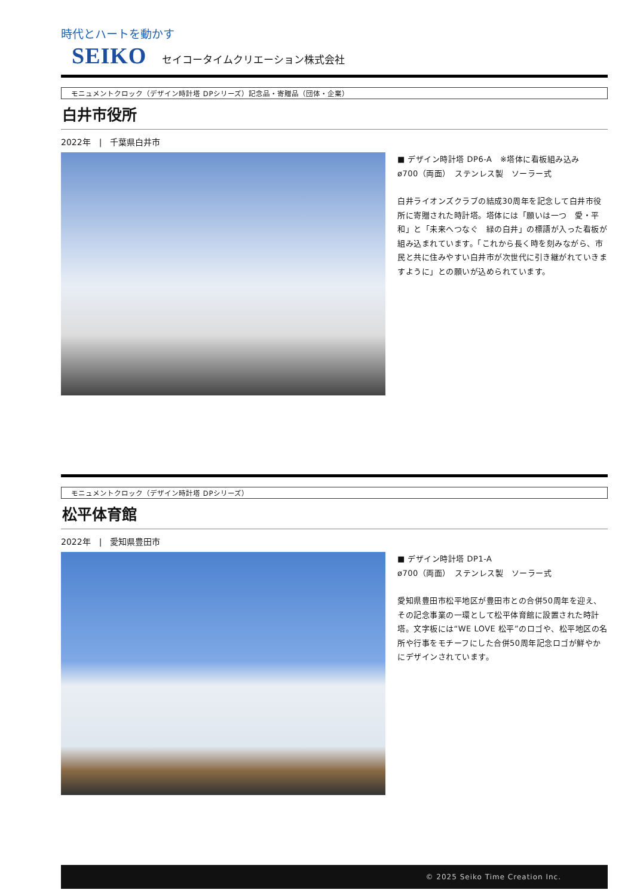時代とハートを動かす
SEIKO セイコータイムクリエーション株式会社
モニュメントクロック（デザイン時計塔 DPシリーズ）記念品・寄贈品（団体・企業）
白井市役所
2022年　|　千葉県白井市
■ デザイン時計塔 DP6-A　※塔体に看板組み込み
ø700（両面）　ステンレス製　ソーラー式
白井ライオンズクラブの結成30周年を記念して白井市役所に寄贈された時計塔。塔体には「願いは一つ　愛・平和」と「未来へつなぐ　緑の白井」の標語が入った看板が組み込まれています。「これから長く時を刻みながら、市民と共に住みやすい白井市が次世代に引き継がれていきますように」との願いが込められています。
モニュメントクロック（デザイン時計塔 DPシリーズ）
松平体育館
2022年　|　愛知県豊田市
■ デザイン時計塔 DP1-A
ø700（両面）　ステンレス製　ソーラー式
愛知県豊田市松平地区が豊田市との合併50周年を迎え、その記念事業の一環として松平体育館に設置された時計塔。文字板には“WE LOVE 松平”のロゴや、松平地区の名所や行事をモチーフにした合併50周年記念ロゴが鮮やかにデザインされています。
© 2025 Seiko Time Creation Inc.